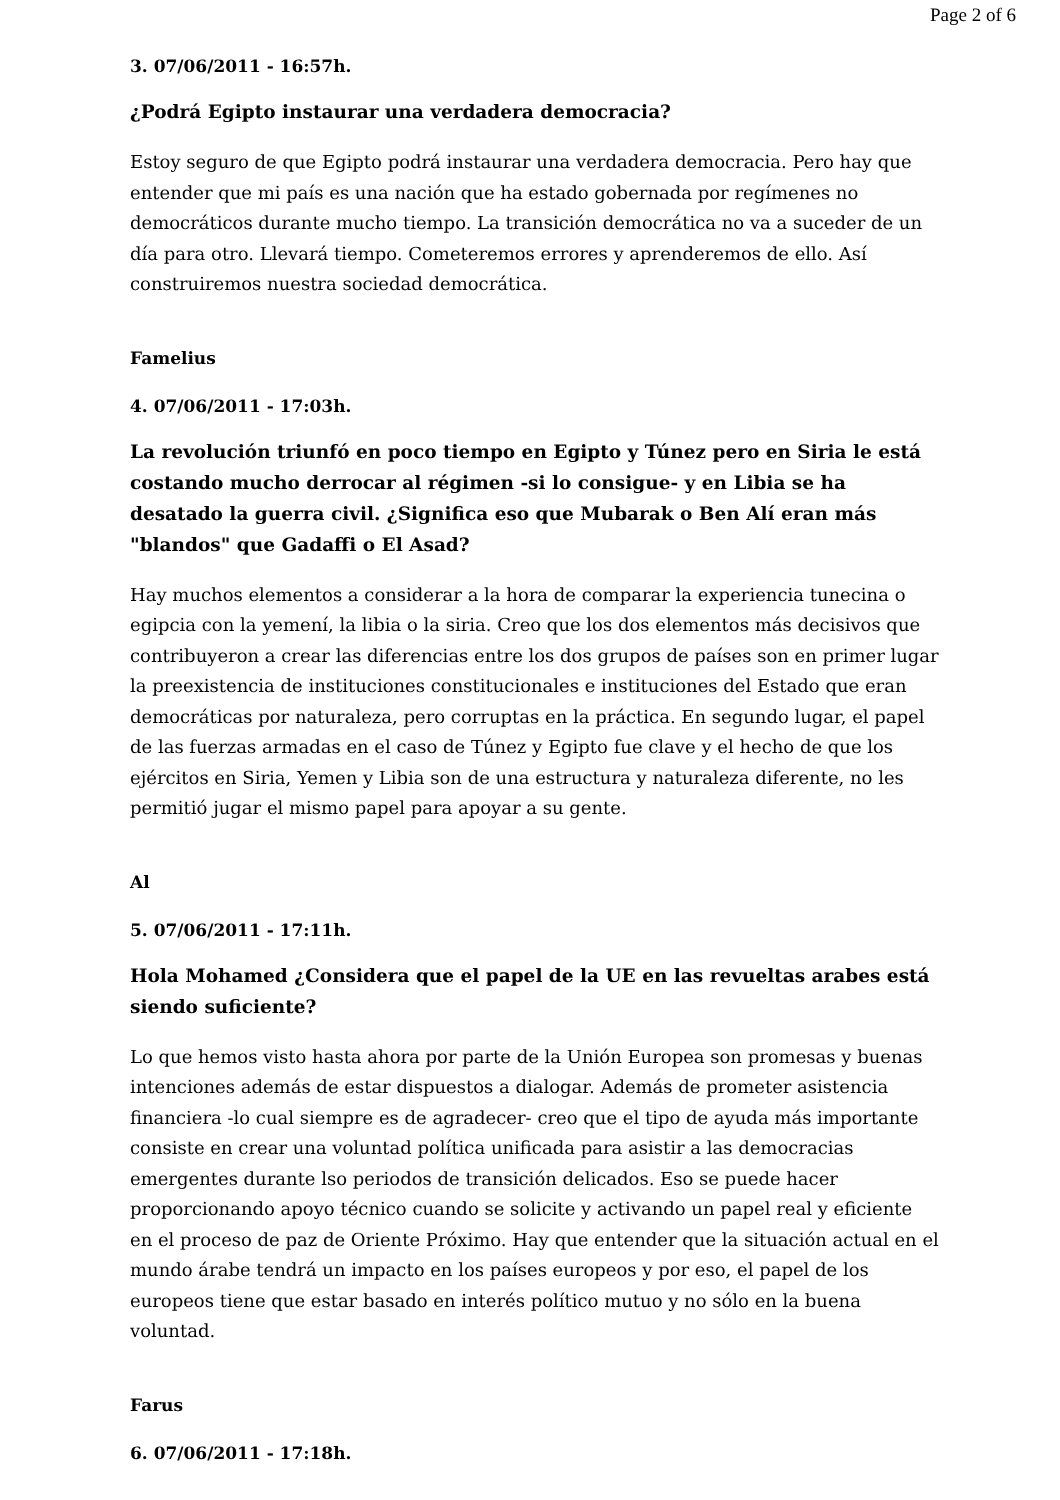Page 2 of 6
3. 07/06/2011 - 16:57h.
¿Podrá Egipto instaurar una verdadera democracia?
Estoy seguro de que Egipto podrá instaurar una verdadera democracia. Pero hay que entender que mi país es una nación que ha estado gobernada por regímenes no democráticos durante mucho tiempo. La transición democrática no va a suceder de un día para otro. Llevará tiempo. Cometeremos errores y aprenderemos de ello. Así construiremos nuestra sociedad democrática.
Famelius
4. 07/06/2011 - 17:03h.
La revolución triunfó en poco tiempo en Egipto y Túnez pero en Siria le está costando mucho derrocar al régimen -si lo consigue- y en Libia se ha desatado la guerra civil. ¿Significa eso que Mubarak o Ben Alí eran más "blandos" que Gadaffi o El Asad?
Hay muchos elementos a considerar a la hora de comparar la experiencia tunecina o egipcia con la yemení, la libia o la siria. Creo que los dos elementos más decisivos que contribuyeron a crear las diferencias entre los dos grupos de países son en primer lugar la preexistencia de instituciones constitucionales e instituciones del Estado que eran democráticas por naturaleza, pero corruptas en la práctica. En segundo lugar, el papel de las fuerzas armadas en el caso de Túnez y Egipto fue clave y el hecho de que los ejércitos en Siria, Yemen y Libia son de una estructura y naturaleza diferente, no les permitió jugar el mismo papel para apoyar a su gente.
Al
5. 07/06/2011 - 17:11h.
Hola Mohamed ¿Considera que el papel de la UE en las revueltas arabes está siendo suficiente?
Lo que hemos visto hasta ahora por parte de la Unión Europea son promesas y buenas intenciones además de estar dispuestos a dialogar. Además de prometer asistencia financiera -lo cual siempre es de agradecer- creo que el tipo de ayuda más importante consiste en crear una voluntad política unificada para asistir a las democracias emergentes durante lso periodos de transición delicados. Eso se puede hacer proporcionando apoyo técnico cuando se solicite y activando un papel real y eficiente en el proceso de paz de Oriente Próximo. Hay que entender que la situación actual en el mundo árabe tendrá un impacto en los países europeos y por eso, el papel de los europeos tiene que estar basado en interés político mutuo y no sólo en la buena voluntad.
Farus
6. 07/06/2011 - 17:18h.